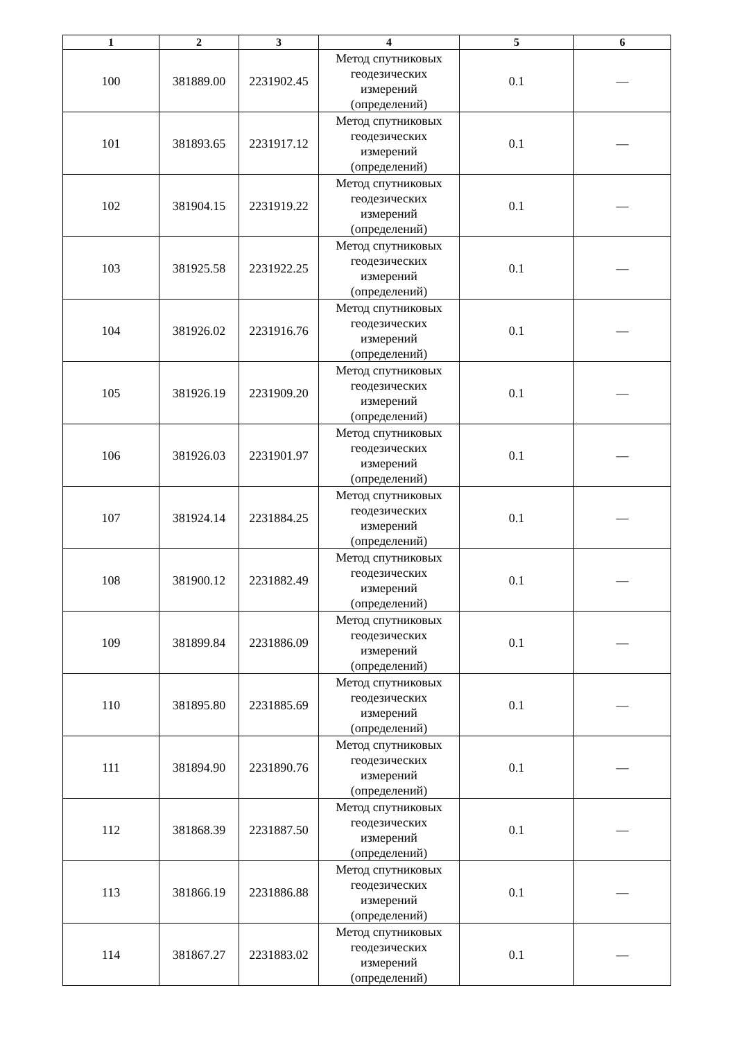| 1 | 2 | 3 | 4 | 5 | 6 |
| --- | --- | --- | --- | --- | --- |
| 100 | 381889.00 | 2231902.45 | Метод спутниковых геодезических измерений (определений) | 0.1 | — |
| 101 | 381893.65 | 2231917.12 | Метод спутниковых геодезических измерений (определений) | 0.1 | — |
| 102 | 381904.15 | 2231919.22 | Метод спутниковых геодезических измерений (определений) | 0.1 | — |
| 103 | 381925.58 | 2231922.25 | Метод спутниковых геодезических измерений (определений) | 0.1 | — |
| 104 | 381926.02 | 2231916.76 | Метод спутниковых геодезических измерений (определений) | 0.1 | — |
| 105 | 381926.19 | 2231909.20 | Метод спутниковых геодезических измерений (определений) | 0.1 | — |
| 106 | 381926.03 | 2231901.97 | Метод спутниковых геодезических измерений (определений) | 0.1 | — |
| 107 | 381924.14 | 2231884.25 | Метод спутниковых геодезических измерений (определений) | 0.1 | — |
| 108 | 381900.12 | 2231882.49 | Метод спутниковых геодезических измерений (определений) | 0.1 | — |
| 109 | 381899.84 | 2231886.09 | Метод спутниковых геодезических измерений (определений) | 0.1 | — |
| 110 | 381895.80 | 2231885.69 | Метод спутниковых геодезических измерений (определений) | 0.1 | — |
| 111 | 381894.90 | 2231890.76 | Метод спутниковых геодезических измерений (определений) | 0.1 | — |
| 112 | 381868.39 | 2231887.50 | Метод спутниковых геодезических измерений (определений) | 0.1 | — |
| 113 | 381866.19 | 2231886.88 | Метод спутниковых геодезических измерений (определений) | 0.1 | — |
| 114 | 381867.27 | 2231883.02 | Метод спутниковых геодезических измерений (определений) | 0.1 | — |